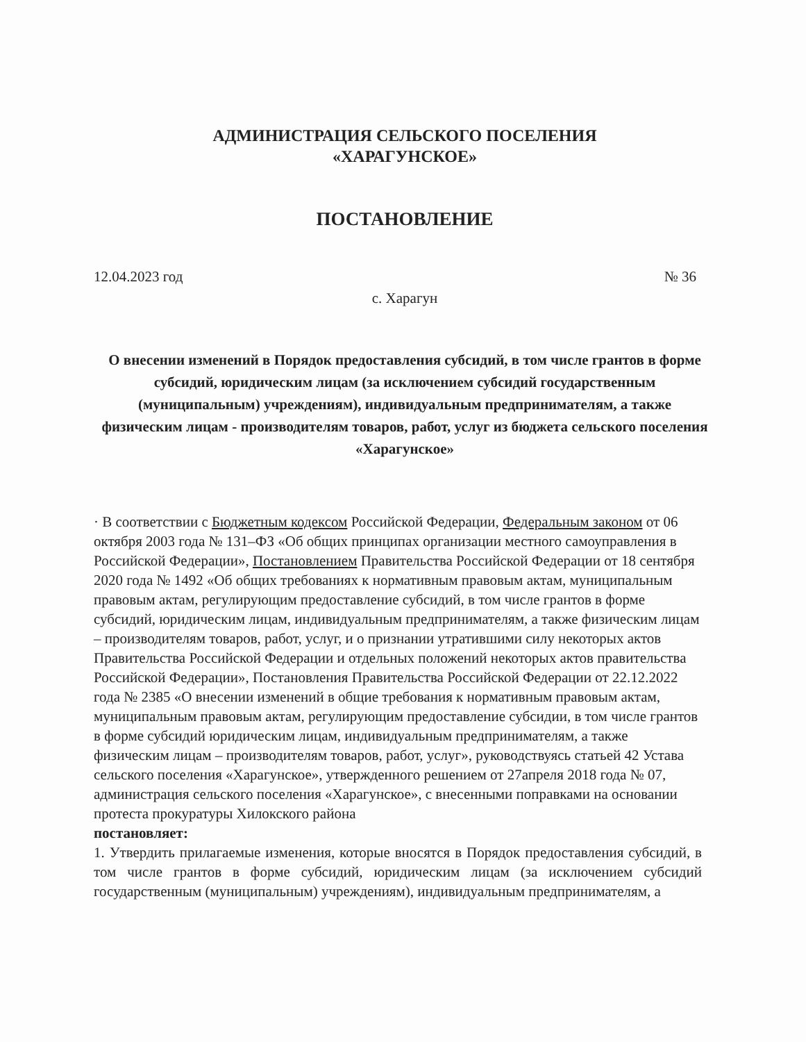АДМИНИСТРАЦИЯ СЕЛЬСКОГО ПОСЕЛЕНИЯ
«ХАРАГУНСКОЕ»
ПОСТАНОВЛЕНИЕ
12.04.2023 год № 36
с. Харагун
О внесении изменений в Порядок предоставления субсидий, в том числе грантов в форме субсидий, юридическим лицам (за исключением субсидий государственным (муниципальным) учреждениям), индивидуальным предпринимателям, а также физическим лицам - производителям товаров, работ, услуг из бюджета сельского поселения «Харагунское»
· В соответствии с Бюджетным кодексом Российской Федерации, Федеральным законом от 06 октября 2003 года № 131–ФЗ «Об общих принципах организации местного самоуправления в Российской Федерации», Постановлением Правительства Российской Федерации от 18 сентября 2020 года № 1492 «Об общих требованиях к нормативным правовым актам, муниципальным правовым актам, регулирующим предоставление субсидий, в том числе грантов в форме субсидий, юридическим лицам, индивидуальным предпринимателям, а также физическим лицам – производителям товаров, работ, услуг, и о признании утратившими силу некоторых актов Правительства Российской Федерации и отдельных положений некоторых актов правительства Российской Федерации», Постановления Правительства Российской Федерации от 22.12.2022 года № 2385 «О внесении изменений в общие требования к нормативным правовым актам, муниципальным правовым актам, регулирующим предоставление субсидии, в том числе грантов в форме субсидий юридическим лицам, индивидуальным предпринимателям, а также физическим лицам – производителям товаров, работ, услуг», руководствуясь статьей 42 Устава сельского поселения «Харагунское», утвержденного решением от 27апреля 2018 года № 07, администрация сельского поселения «Харагунское», с внесенными поправками на основании протеста прокуратуры Хилокского района
постановляет:
1. Утвердить прилагаемые изменения, которые вносятся в Порядок предоставления субсидий, в том числе грантов в форме субсидий, юридическим лицам (за исключением субсидий государственным (муниципальным) учреждениям), индивидуальным предпринимателям, а